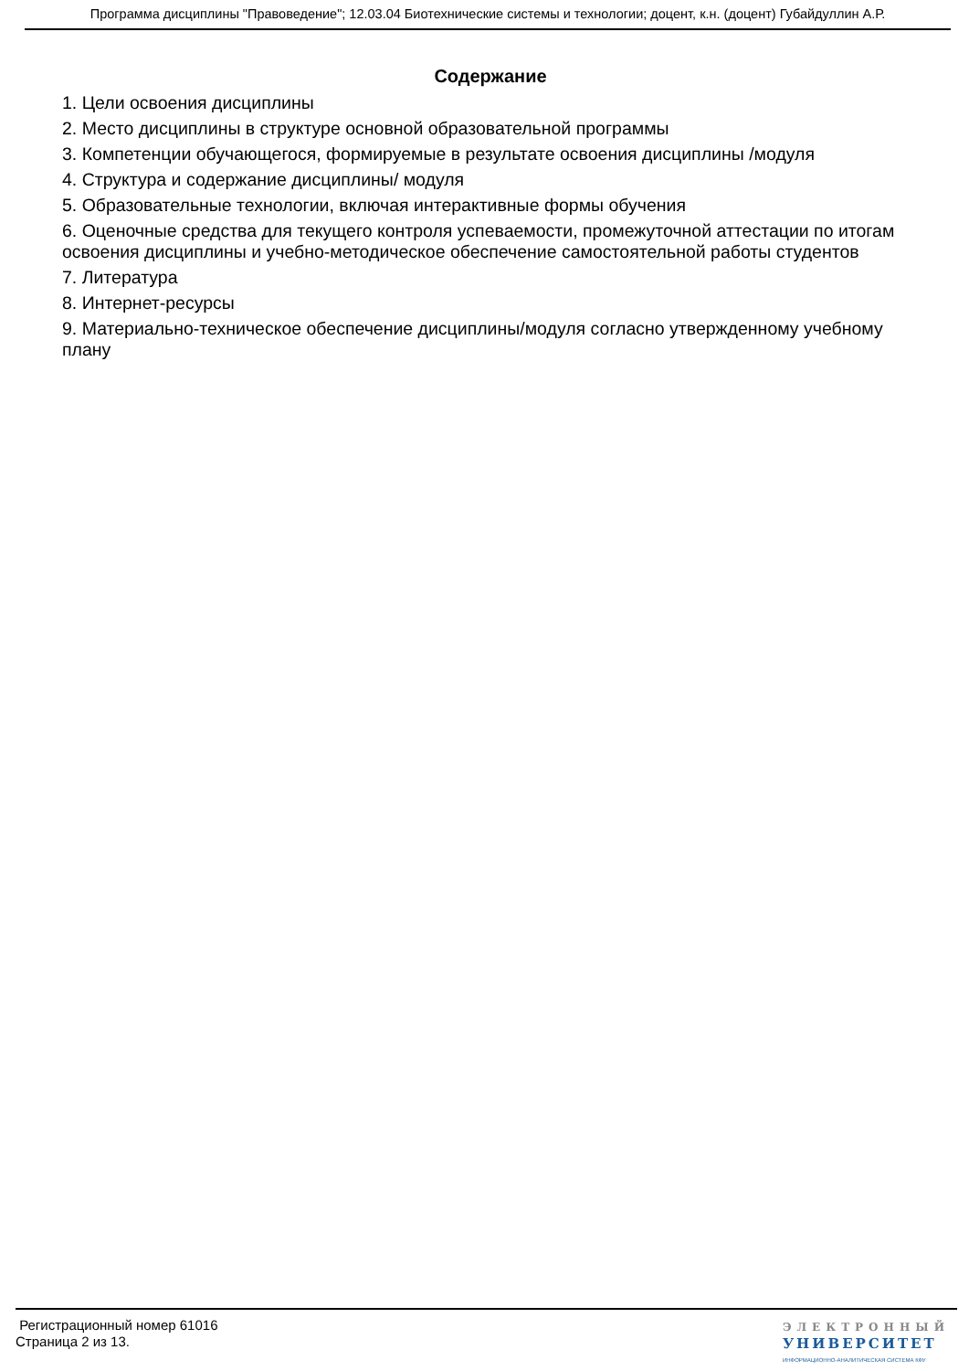Программа дисциплины "Правоведение"; 12.03.04 Биотехнические системы и технологии; доцент, к.н. (доцент) Губайдуллин А.Р.
Содержание
1. Цели освоения дисциплины
2. Место дисциплины в структуре основной образовательной программы
3. Компетенции обучающегося, формируемые в результате освоения дисциплины /модуля
4. Структура и содержание дисциплины/ модуля
5. Образовательные технологии, включая интерактивные формы обучения
6. Оценочные средства для текущего контроля успеваемости, промежуточной аттестации по итогам освоения дисциплины и учебно-методическое обеспечение самостоятельной работы студентов
7. Литература
8. Интернет-ресурсы
9. Материально-техническое обеспечение дисциплины/модуля согласно утвержденному учебному плану
Регистрационный номер 61016
Страница 2 из 13.
ЭЛЕКТРОННЫЙ
УНИВЕРСИТЕТ
ИНФОРМАЦИОННО-АНАЛИТИЧЕСКАЯ СИСТЕМА КФУ